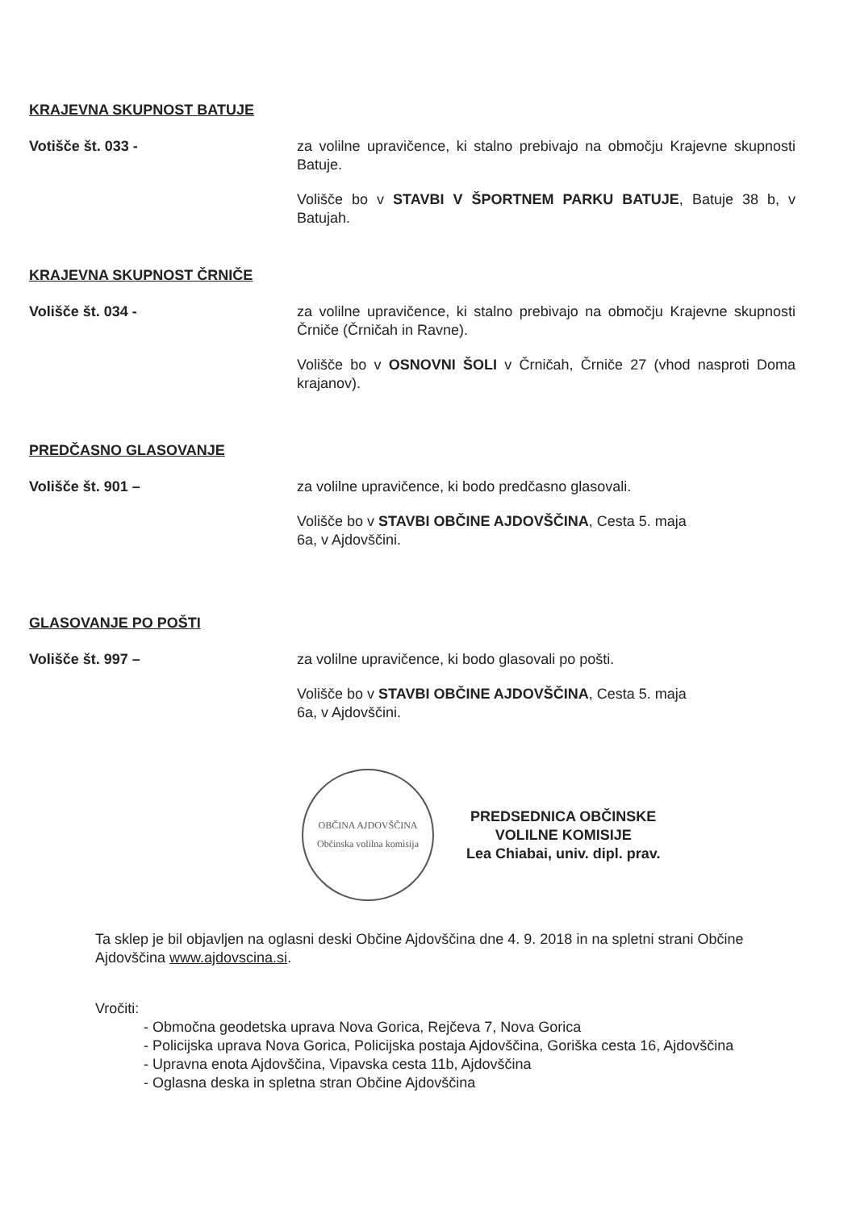KRAJEVNA SKUPNOST BATUJE
Votišče št. 033 - za volilne upravičence, ki stalno prebivajo na območju Krajevne skupnosti Batuje.
Volišče bo v STAVBI V ŠPORTNEM PARKU BATUJE, Batuje 38 b, v Batujah.
KRAJEVNA SKUPNOST ČRNIČE
Volišče št. 034 - za volilne upravičence, ki stalno prebivajo na območju Krajevne skupnosti Črniče (Črničah in Ravne).
Volišče bo v OSNOVNI ŠOLI v Črničah, Črniče 27 (vhod nasproti Doma krajanov).
PREDČASNO GLASOVANJE
Volišče št. 901 – za volilne upravičence, ki bodo predčasno glasovali.
Volišče bo v STAVBI OBČINE AJDOVŠČINA, Cesta 5. maja
6a, v Ajdovščini.
GLASOVANJE PO POŠTI
Volišče št. 997 – za volilne upravičence, ki bodo glasovali po pošti.
Volišče bo v STAVBI OBČINE AJDOVŠČINA, Cesta 5. maja
6a, v Ajdovščini.
OBČINA AJDOVŠČINA
Občinska volilna komisija
PREDSEDNICA OBČINSKE
VOLILNE KOMISIJE
Lea Chiabai, univ. dipl. prav.
Ta sklep je bil objavljen na oglasni deski Občine Ajdovščina dne 4. 9. 2018 in na spletni strani Občine Ajdovščina www.ajdovscina.si.
Vročiti:
- Območna geodetska uprava Nova Gorica, Rejčeva 7, Nova Gorica
- Policijska uprava Nova Gorica, Policijska postaja Ajdovščina, Goriška cesta 16, Ajdovščina
- Upravna enota Ajdovščina, Vipavska cesta 11b, Ajdovščina
- Oglasna deska in spletna stran Občine Ajdovščina